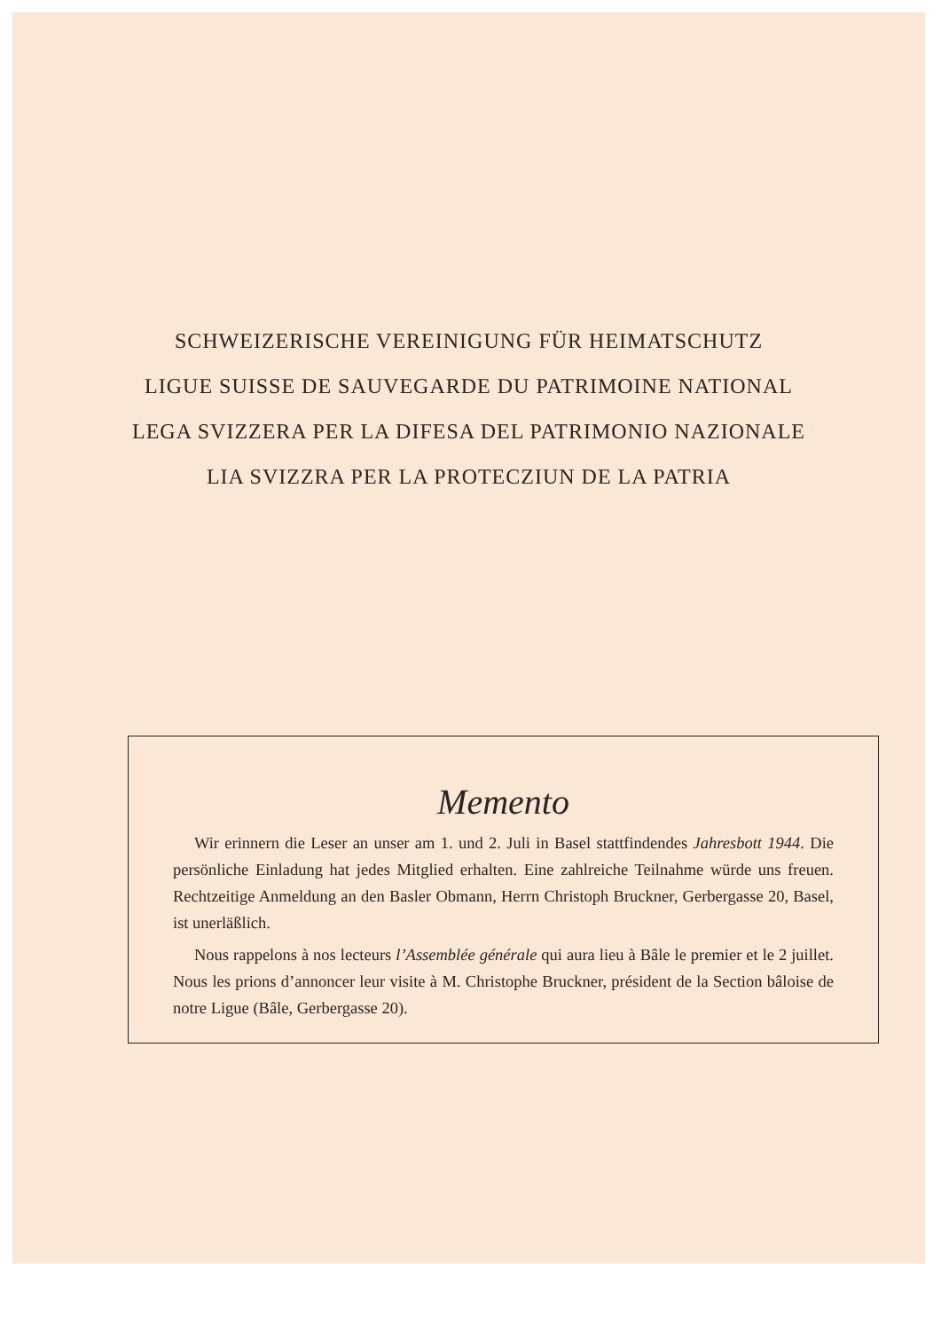SCHWEIZERISCHE VEREINIGUNG FÜR HEIMATSCHUTZ
LIGUE SUISSE DE SAUVEGARDE DU PATRIMOINE NATIONAL
LEGA SVIZZERA PER LA DIFESA DEL PATRIMONIO NAZIONALE
LIA SVIZZRA PER LA PROTECZIUN DE LA PATRIA
Memento
Wir erinnern die Leser an unser am 1. und 2. Juli in Basel stattfindendes Jahresbott 1944. Die persönliche Einladung hat jedes Mitglied erhalten. Eine zahlreiche Teilnahme würde uns freuen. Rechtzeitige Anmeldung an den Basler Obmann, Herrn Christoph Bruckner, Gerbergasse 20, Basel, ist unerläßlich.
Nous rappelons à nos lecteurs l’Assemblée générale qui aura lieu à Bâle le premier et le 2 juillet. Nous les prions d’annoncer leur visite à M. Christophe Bruckner, président de la Section bâloise de notre Ligue (Bâle, Gerbergasse 20).